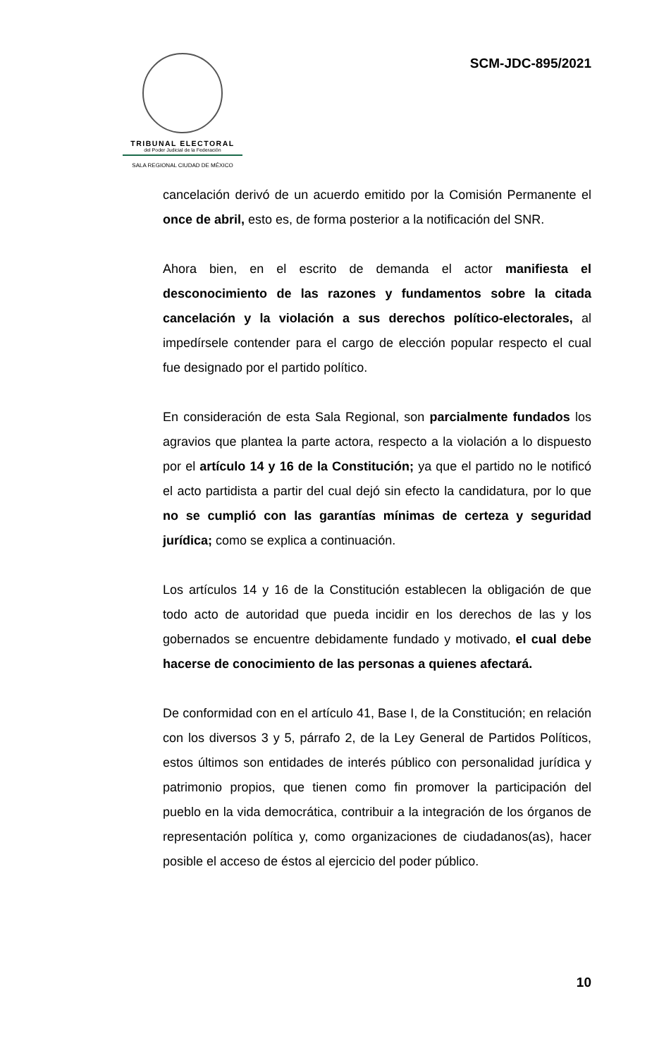TRIBUNAL ELECTORAL
del Poder Judicial de la Federación
SALA REGIONAL CIUDAD DE MÉXICO
SCM-JDC-895/2021
cancelación derivó de un acuerdo emitido por la Comisión Permanente el once de abril, esto es, de forma posterior a la notificación del SNR.
Ahora bien, en el escrito de demanda el actor manifiesta el desconocimiento de las razones y fundamentos sobre la citada cancelación y la violación a sus derechos político-electorales, al impedírsele contender para el cargo de elección popular respecto el cual fue designado por el partido político.
En consideración de esta Sala Regional, son parcialmente fundados los agravios que plantea la parte actora, respecto a la violación a lo dispuesto por el artículo 14 y 16 de la Constitución; ya que el partido no le notificó el acto partidista a partir del cual dejó sin efecto la candidatura, por lo que no se cumplió con las garantías mínimas de certeza y seguridad jurídica; como se explica a continuación.
Los artículos 14 y 16 de la Constitución establecen la obligación de que todo acto de autoridad que pueda incidir en los derechos de las y los gobernados se encuentre debidamente fundado y motivado, el cual debe hacerse de conocimiento de las personas a quienes afectará.
De conformidad con en el artículo 41, Base I, de la Constitución; en relación con los diversos 3 y 5, párrafo 2, de la Ley General de Partidos Políticos, estos últimos son entidades de interés público con personalidad jurídica y patrimonio propios, que tienen como fin promover la participación del pueblo en la vida democrática, contribuir a la integración de los órganos de representación política y, como organizaciones de ciudadanos(as), hacer posible el acceso de éstos al ejercicio del poder público.
10